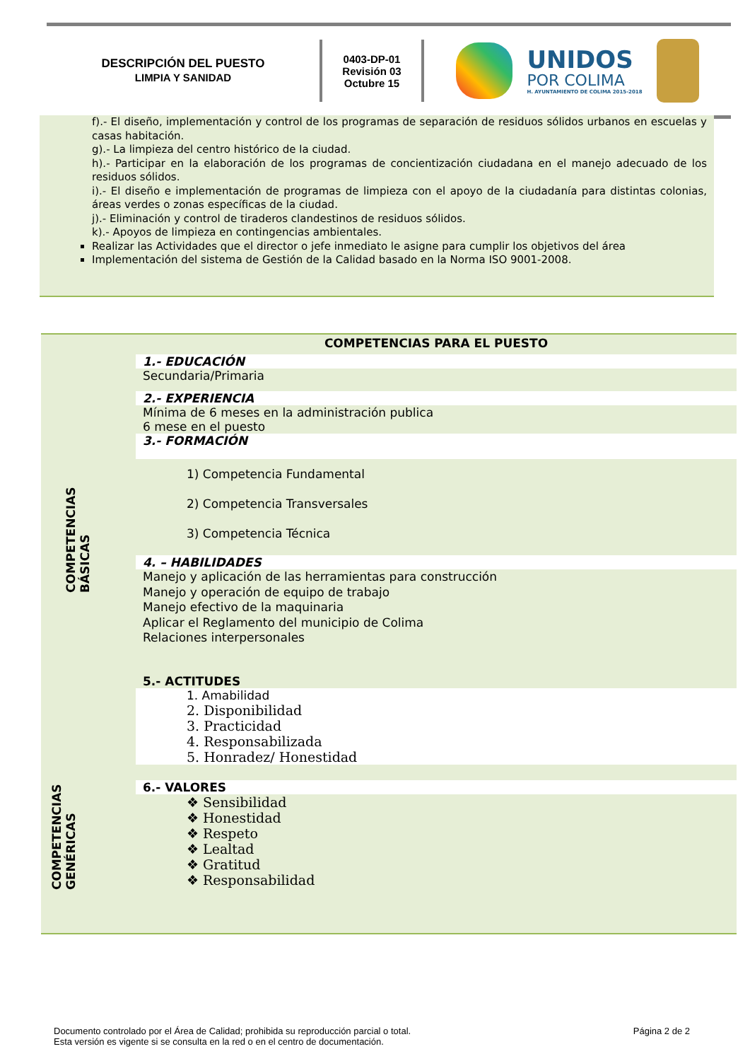DESCRIPCIÓN DEL PUESTO
LIMPIA Y SANIDAD
0403-DP-01
Revisión 03
Octubre 15
UNIDOS
POR COLIMA
H. AYUNTAMIENTO DE COLIMA 2015-2018
f).- El diseño, implementación y control de los programas de separación de residuos sólidos urbanos en escuelas y casas habitación.
g).- La limpieza del centro histórico de la ciudad.
h).- Participar en la elaboración de los programas de concientización ciudadana en el manejo adecuado de los residuos sólidos.
i).- El diseño e implementación de programas de limpieza con el apoyo de la ciudadanía para distintas colonias, áreas verdes o zonas específicas de la ciudad.
j).- Eliminación y control de tiraderos clandestinos de residuos sólidos.
k).- Apoyos de limpieza en contingencias ambientales.
Realizar las Actividades que el director o jefe inmediato le asigne para cumplir los objetivos del área
Implementación del sistema de Gestión de la Calidad basado en la Norma ISO 9001-2008.
COMPETENCIAS BÁSICAS
COMPETENCIAS GENÉRICAS
COMPETENCIAS PARA EL PUESTO
1.- EDUCACIÓN
Secundaria/Primaria
2.- EXPERIENCIA
Mínima de 6 meses en la administración publica
6 mese en el puesto
3.- FORMACIÓN
1) Competencia Fundamental
2) Competencia Transversales
3) Competencia Técnica
4. – HABILIDADES
Manejo y aplicación de las herramientas para construcción
Manejo y operación de equipo de trabajo
Manejo efectivo de la maquinaria
Aplicar el Reglamento del municipio de Colima
Relaciones interpersonales
5.- ACTITUDES
1. Amabilidad
2. Disponibilidad
3. Practicidad
4. Responsabilizada
5. Honradez/ Honestidad
6.- VALORES
❖ Sensibilidad
❖ Honestidad
❖ Respeto
❖ Lealtad
❖ Gratitud
❖ Responsabilidad
Documento controlado por el Área de Calidad; prohibida su reproducción parcial o total.
Esta versión es vigente si se consulta en la red o en el centro de documentación.
Página 2 de 2